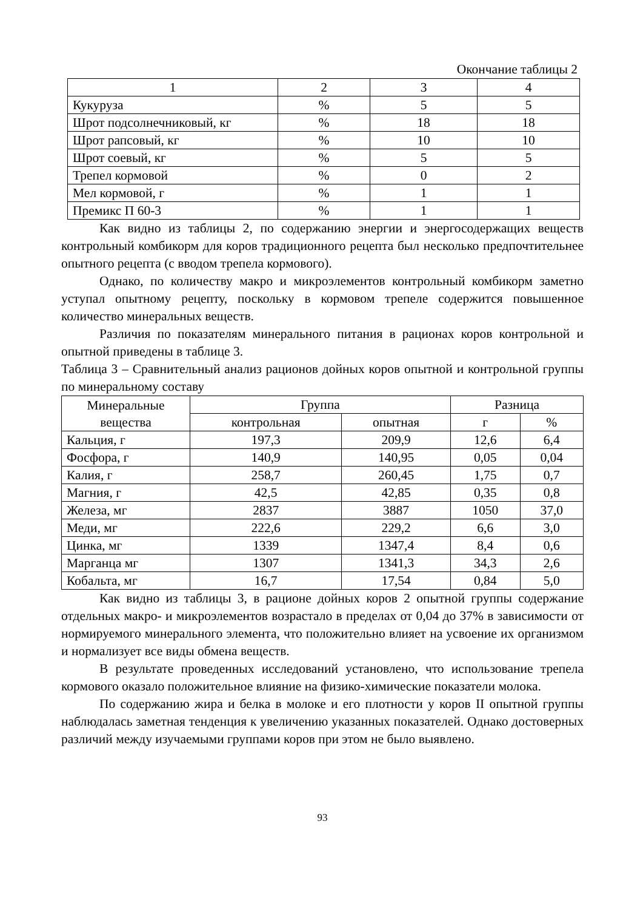Окончание таблицы 2
| 1 | 2 | 3 | 4 |
| Кукуруза | % | 5 | 5 |
| Шрот подсолнечниковый, кг | % | 18 | 18 |
| Шрот рапсовый, кг | % | 10 | 10 |
| Шрот соевый, кг | % | 5 | 5 |
| Трепел кормовой | % | 0 | 2 |
| Мел кормовой, г | % | 1 | 1 |
| Премикс П 60-3 | % | 1 | 1 |
Как видно из таблицы 2, по содержанию энергии и энергосодержащих веществ контрольный комбикорм для коров традиционного рецепта был несколько предпочтительнее опытного рецепта (с вводом трепела кормового).
Однако, по количеству макро и микроэлементов контрольный комбикорм заметно уступал опытному рецепту, поскольку в кормовом трепеле содержится повышенное количество минеральных веществ.
Различия по показателям минерального питания в рационах коров контрольной и опытной приведены в таблице 3.
Таблица 3 – Сравнительный анализ рационов дойных коров опытной и контрольной группы по минеральному составу
| Минеральные вещества | Группа | | Разница | |
| | контрольная | опытная | г | % |
| Кальция, г | 197,3 | 209,9 | 12,6 | 6,4 |
| Фосфора, г | 140,9 | 140,95 | 0,05 | 0,04 |
| Калия, г | 258,7 | 260,45 | 1,75 | 0,7 |
| Магния, г | 42,5 | 42,85 | 0,35 | 0,8 |
| Железа, мг | 2837 | 3887 | 1050 | 37,0 |
| Меди, мг | 222,6 | 229,2 | 6,6 | 3,0 |
| Цинка, мг | 1339 | 1347,4 | 8,4 | 0,6 |
| Марганца мг | 1307 | 1341,3 | 34,3 | 2,6 |
| Кобальта, мг | 16,7 | 17,54 | 0,84 | 5,0 |
Как видно из таблицы 3, в рационе дойных коров 2 опытной группы содержание отдельных макро- и микроэлементов возрастало в пределах от 0,04 до 37% в зависимости от нормируемого минерального элемента, что положительно влияет на усвоение их организмом и нормализует все виды обмена веществ.
В результате проведенных исследований установлено, что использование трепела кормового оказало положительное влияние на физико-химические показатели молока.
По содержанию жира и белка в молоке и его плотности у коров II опытной группы наблюдалась заметная тенденция к увеличению указанных показателей. Однако достоверных различий между изучаемыми группами коров при этом не было выявлено.
93